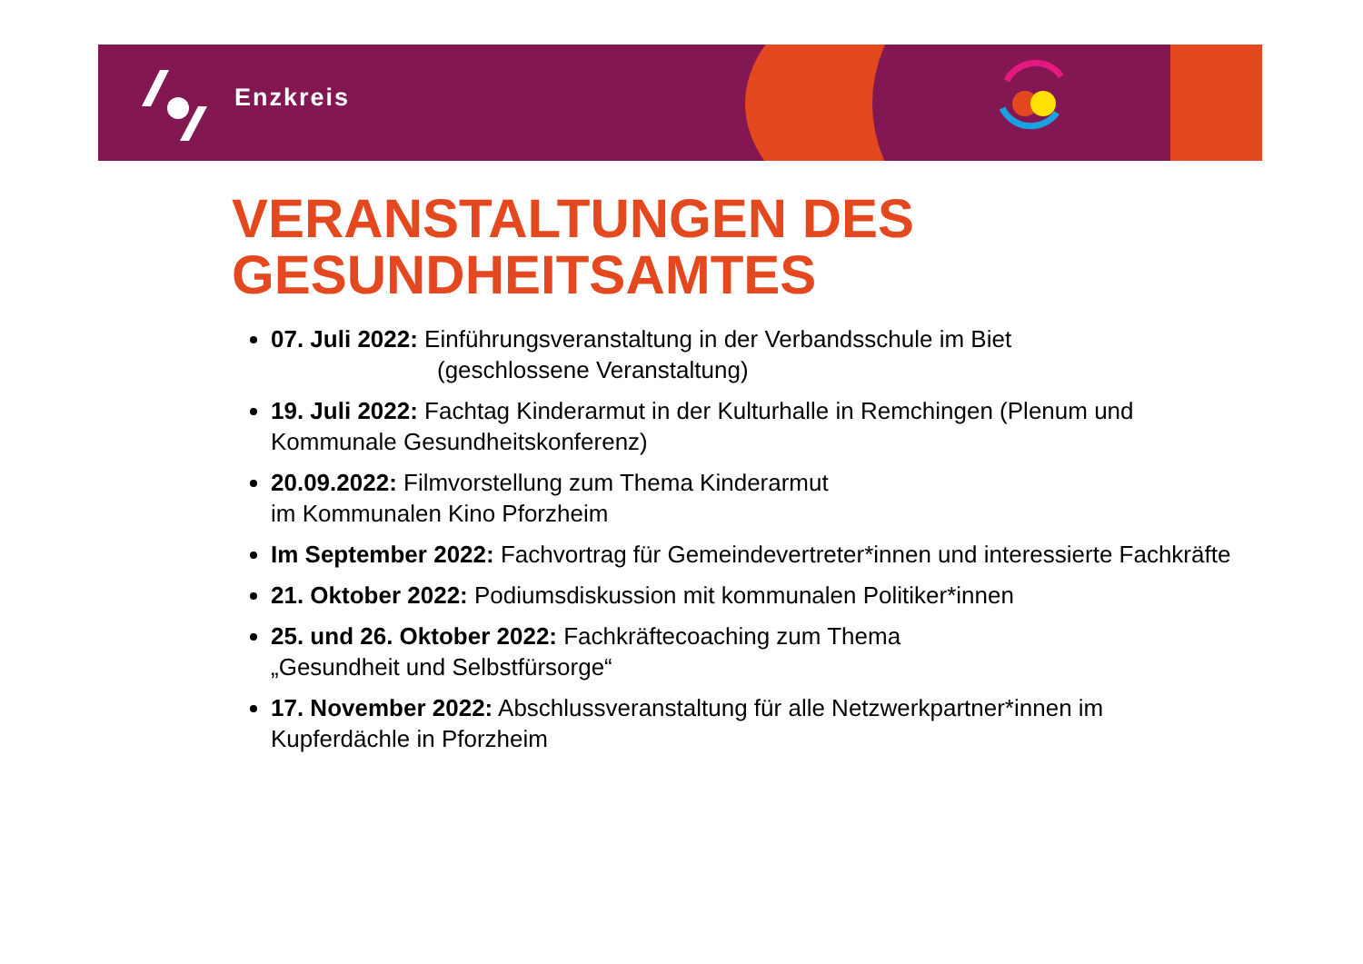Enzkreis
VERANSTALTUNGEN DES GESUNDHEITSAMTES
07. Juli 2022: Einführungsveranstaltung in der Verbandsschule im Biet
(geschlossene Veranstaltung)
19. Juli 2022: Fachtag Kinderarmut in der Kulturhalle in Remchingen (Plenum und Kommunale Gesundheitskonferenz)
20.09.2022: Filmvorstellung zum Thema Kinderarmut
im Kommunalen Kino Pforzheim
Im September 2022: Fachvortrag für Gemeindevertreter*innen und interessierte Fachkräfte
21. Oktober 2022: Podiumsdiskussion mit kommunalen Politiker*innen
25. und 26. Oktober 2022: Fachkräftecoaching zum Thema
„Gesundheit und Selbstfürsorge“
17. November 2022: Abschlussveranstaltung für alle Netzwerkpartner*innen im Kupferdächle in Pforzheim